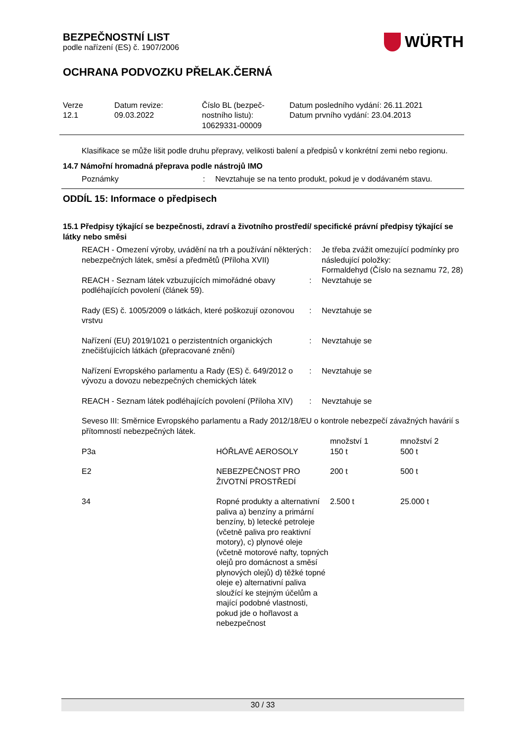BEZPEČNOSTNÍ LIST
podle nařízení (ES) č. 1907/2006
WÜRTH
OCHRANA PODVOZKU PŘELAK.ČERNÁ
Verze
12.1
Datum revize:
09.03.2022
Číslo BL (bezpeč-
nostního listu):
10629331-00009
Datum posledního vydání: 26.11.2021
Datum prvního vydání: 23.04.2013
Klasifikace se může lišit podle druhu přepravy, velikosti balení a předpisů v konkrétní zemi nebo regionu.
14.7 Námořní hromadná přeprava podle nástrojů IMO
| Poznámky | : | Nevztahuje se na tento produkt, pokud je v dodávaném stavu. |
ODDÍL 15: Informace o předpisech
15.1 Předpisy týkající se bezpečnosti, zdraví a životního prostředí/ specifické právní předpisy týkající se látky nebo směsi
| REACH - Omezení výroby, uvádění na trh a používání některých nebezpečných látek, směsí a předmětů (Příloha XVII) | : | Je třeba zvážit omezující podmínky pro následující položky: Formaldehyd (Číslo na seznamu 72, 28) |
| REACH - Seznam látek vzbuzujících mimořádné obavy podléhajících povolení (článek 59). | : | Nevztahuje se |
| Rady (ES) č. 1005/2009 o látkách, které poškozují ozonovou vrstvu | : | Nevztahuje se |
| Nařízení (EU) 2019/1021 o perzistentních organických znečišťujících látkách (přepracované znění) | : | Nevztahuje se |
| Nařízení Evropského parlamentu a Rady (ES) č. 649/2012 o vývozu a dovozu nebezpečných chemických látek | : | Nevztahuje se |
| REACH - Seznam látek podléhajících povolení (Příloha XIV) | : | Nevztahuje se |
Seveso III: Směrnice Evropského parlamentu a Rady 2012/18/EU o kontrole nebezpečí závažných havárií s přítomností nebezpečných látek.
| P3a | HÓŘLAVÉ AEROSOLY | množství 1 150 t | množství 2 500 t |
| E2 | NEBEZPEČNOST PRO ŽIVOTNÍ PROSTŘEDÍ | 200 t | 500 t |
| 34 | Ropné produkty a alternativní paliva a) benzíny a primární benzíny, b) letecké petroleje (včetně paliva pro reaktivní motory), c) plynové oleje (včetně motorové nafty, topných olejů pro domácnost a směsí plynových olejů) d) těžké topné oleje e) alternativní paliva sloužící ke stejným účelům a mající podobné vlastnosti, pokud jde o hořlavost a nebezpečnost | 2.500 t | 25.000 t |
30 / 33